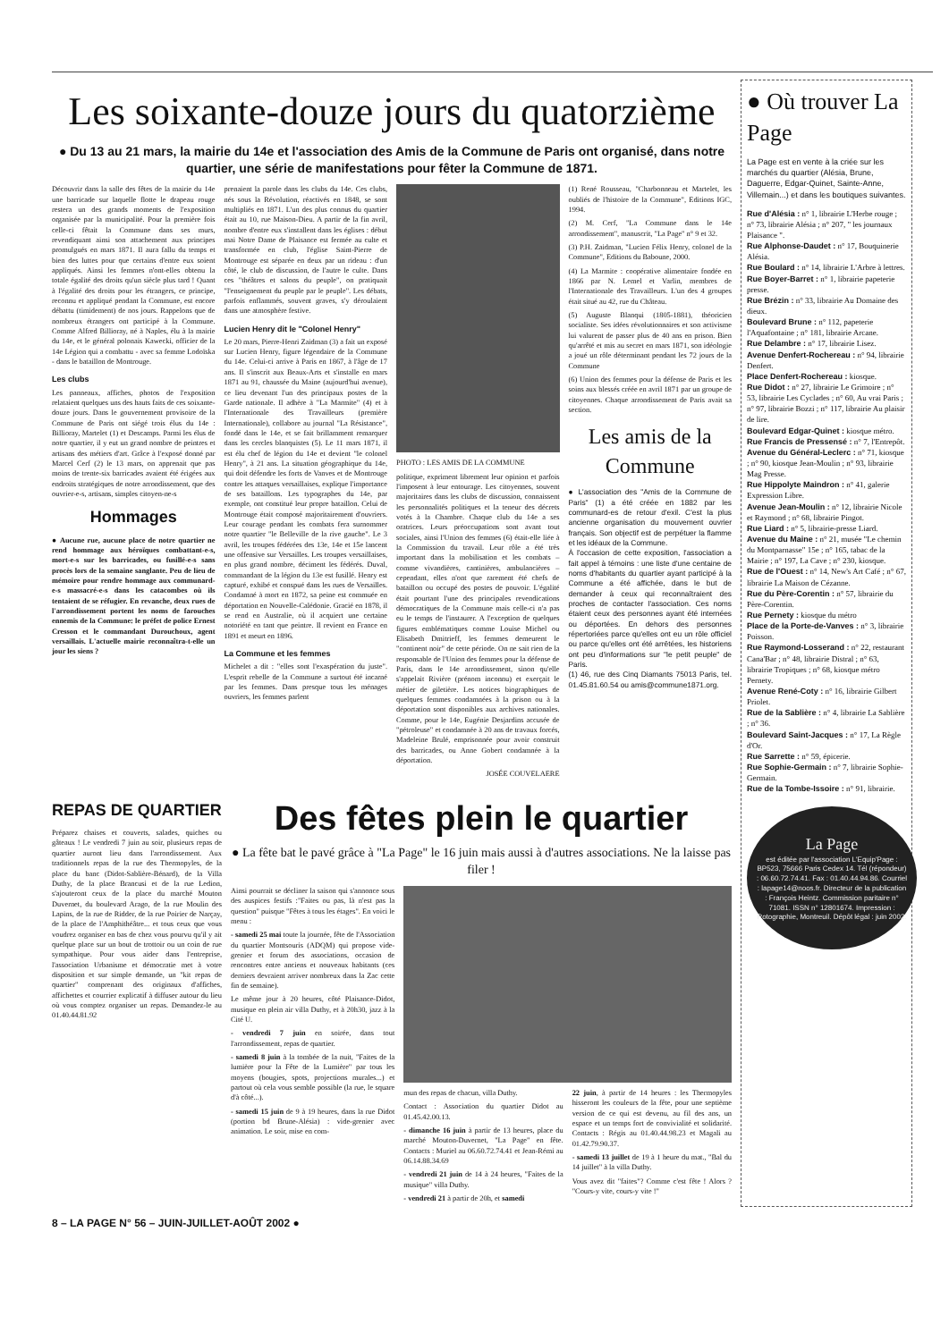Les soixante-douze jours du quatorzième
● Du 13 au 21 mars, la mairie du 14e et l'association des Amis de la Commune de Paris ont organisé, dans notre quartier, une série de manifestations pour fêter la Commune de 1871.
Découvrir dans la salle des fêtes de la mairie du 14e une barricade sur laquelle flotte le drapeau rouge restera un des grands moments de l'exposition organisée par la municipalité. Pour la première fois celle-ci fêtait la Commune dans ses murs, revendiquant ainsi son attachement aux principes promulgués en mars 1871. Il aura fallu du temps et bien des luttes pour que certains d'entre eux soient appliqués. Ainsi les femmes n'ont-elles obtenu la totale égalité des droits qu'un siècle plus tard ! Quant à l'égalité des droits pour les étrangers, ce principe, reconnu et appliqué pendant la Commune, est encore débattu (timidement) de nos jours. Rappelons que de nombreux étrangers ont participé à la Commune. Comme Alfred Billioray, né à Naples, élu à la mairie du 14e, et le général polonais Kawecki, officier de la 14e Légion qui a combattu - avec sa femme Lodoïska - dans le bataillon de Montrouge.
Les clubs
Les panneaux, affiches, photos de l'exposition relataient quelques uns des hauts faits de ces soixante-douze jours. Dans le gouvernement provisoire de la Commune de Paris ont siégé trois élus du 14e : Billioray, Martelet (1) et Descamps. Parmi les élus de notre quartier, il y eut un grand nombre de peintres et artisans des métiers d'art. Grâce à l'exposé donné par Marcel Cerf (2) le 13 mars, on apprenait que pas moins de trente-six barricades avaient été érigées aux endroits stratégiques de notre arrondissement, que des ouvrier-e-s, artisans, simples citoyen-ne-s
Hommages
● Aucune rue, aucune place de notre quartier ne rend hommage aux héroïques combattant-e-s, mort-e-s sur les barricades, ou fusillé-e-s sans procès lors de la semaine sanglante. Peu de lieu de mémoire pour rendre hommage aux communard-e-s massacré-e-s dans les catacombes où ils tentaient de se réfugier. En revanche, deux rues de l'arrondissement portent les noms de farouches ennemis de la Commune: le préfet de police Ernest Cresson et le commandant Durouchoux, agent versaillais. L'actuelle mairie reconnaîtra-t-elle un jour les siens ?
prenaient la parole dans les clubs du 14e. Ces clubs, nés sous la Révolution, réactivés en 1848, se sont multipliés en 1871. L'un des plus connus du quartier était au 10, rue Maison-Dieu. A partir de la fin avril, nombre d'entre eux s'installent dans les églises : début mai Notre Dame de Plaisance est fermée au culte et transformée en club, l'église Saint-Pierre de Montrouge est séparée en deux par un rideau : d'un côté, le club de discussion, de l'autre le culte. Dans ces "théâtres et salons du peuple", on pratiquait "l'enseignement du peuple par le peuple". Les débats, parfois enflammés, souvent graves, s'y déroulaient dans une atmosphère festive.
Lucien Henry dit le "Colonel Henry"
Le 20 mars, Pierre-Henri Zaidman (3) a fait un exposé sur Lucien Henry, figure légendaire de la Commune du 14e. Celui-ci arrive à Paris en 1867, à l'âge de 17 ans. Il s'inscrit aux Beaux-Arts et s'installe en mars 1871 au 91, chaussée du Maine (aujourd'hui avenue), ce lieu devenant l'un des principaux postes de la Garde nationale. Il adhère à "La Marmite" (4) et à l'Internationale des Travailleurs (première Internationale), collabore au journal "La Résistance", fondé dans le 14e, et se fait brillamment remarquer dans les cercles blanquistes (5). Le 11 mars 1871, il est élu chef de légion du 14e et devient "le colonel Henry", à 21 ans. La situation géographique du 14e, qui doit défendre les forts de Vanves et de Montrouge contre les attaques versaillaises, explique l'importance de ses bataillons. Les typographes du 14e, par exemple, ont constitué leur propre bataillon. Celui de Montrouge était composé majoritairement d'ouvriers. Leur courage pendant les combats fera surnommer notre quartier "le Belleville de la rive gauche". Le 3 avril, les troupes fédérées des 13e, 14e et 15e lancent une offensive sur Versailles. Les troupes versaillaises, en plus grand nombre, déciment les fédérés. Duval, commandant de la légion du 13e est fusillé. Henry est capturé, exhibé et conspué dans les rues de Versailles. Condamné à mort en 1872, sa peine est commuée en déportation en Nouvelle-Calédonie. Gracié en 1878, il se rend en Australie, où il acquiert une certaine notoriété en tant que peintre. Il revient en France en 1891 et meurt en 1896.
La Commune et les femmes
Michelet a dit : "elles sont l'exaspération du juste". L'esprit rebelle de la Commune a surtout été incarné par les femmes. Dans presque tous les ménages ouvriers, les femmes parlent
PHOTO : LES AMIS DE LA COMMUNE
politique, expriment librement leur opinion et parfois l'imposent à leur entourage. Les citoyennes, souvent majoritaires dans les clubs de discussion, connaissent les personnalités politiques et la teneur des décrets votés à la Chambre. Chaque club du 14e a ses oratrices. Leurs préoccupations sont avant tout sociales, ainsi l'Union des femmes (6) était-elle liée à la Commission du travail. Leur rôle a été très important dans la mobilisation et les combats – comme vivandières, cantinières, ambulancières – cependant, elles n'ont que rarement été chefs de bataillon ou occupé des postes de pouvoir. L'égalité était pourtant l'une des principales revendications démocratiques de la Commune mais celle-ci n'a pas eu le temps de l'instaurer. A l'exception de quelques figures emblématiques comme Louise Michel ou Elisabeth Dmitrieff, les femmes demeurent le "continent noir" de cette période. On ne sait rien de la responsable de l'Union des femmes pour la défense de Paris, dans le 14e arrondissement, sinon qu'elle s'appelait Rivière (prénom inconnu) et exerçait le métier de giletière. Les notices biographiques de quelques femmes condamnées à la prison ou à la déportation sont disponibles aux archives nationales. Comme, pour le 14e, Eugénie Desjardins accusée de "pétroleuse" et condamnée à 20 ans de travaux forcés, Madeleine Brulé, emprisonnée pour avoir construit des barricades, ou Anne Gobert condamnée à la déportation.
JOSÉE COUVELAERE
(1) René Rousseau, "Charbonneau et Martelet, les oubliés de l'histoire de la Commune", Editions IGC, 1994.
(2) M. Cerf, "La Commune dans le 14e arrondissement", manuscrit, "La Page" n° 9 et 32.
(3) P.H. Zaidman, "Lucien Félix Henry, colonel de la Commune", Editions du Baboune, 2000.
(4) La Marmite : coopérative alimentaire fondée en 1866 par N. Lemel et Varlin, membres de l'Internationale des Travailleurs. L'un des 4 groupes était situé au 42, rue du Château.
(5) Auguste Blanqui (1805-1881), théoricien socialiste. Ses idées révolutionnaires et son activisme lui valurent de passer plus de 40 ans en prison. Bien qu'arrêté et mis au secret en mars 1871, son idéologie a joué un rôle déterminant pendant les 72 jours de la Commune
(6) Union des femmes pour la défense de Paris et les soins aux blessés créée en avril 1871 par un groupe de citoyennes. Chaque arrondissement de Paris avait sa section.
Les amis de la Commune
● L'association des "Amis de la Commune de Paris" (1) a été créée en 1882 par les communard-es de retour d'exil. C'est la plus ancienne organisation du mouvement ouvrier français. Son objectif est de perpétuer la flamme et les idéaux de la Commune.
À l'occasion de cette exposition, l'association a fait appel à témoins : une liste d'une centaine de noms d'habitants du quartier ayant participé à la Commune a été affichée, dans le but de demander à ceux qui reconnaîtraient des proches de contacter l'association. Ces noms étaient ceux des personnes ayant été internées ou déportées. En dehors des personnes répertoriées parce qu'elles ont eu un rôle officiel ou parce qu'elles ont été arrêtées, les historiens ont peu d'informations sur "le petit peuple" de Paris.
(1) 46, rue des Cinq Diamants 75013 Paris, tel. 01.45.81.60.54 ou amis@commune1871.org.
REPAS DE QUARTIER
Préparez chaises et couverts, salades, quiches ou gâteaux ! Le vendredi 7 juin au soir, plusieurs repas de quartier auront lieu dans l'arrondissement. Aux traditionnels repas de la rue des Thermopyles, de la place du banc (Didot-Sablière-Bénard), de la Villa Duthy, de la place Brancusi et de la rue Ledion, s'ajouteront ceux de la place du marché Mouton Duvernet, du boulevard Arago, de la rue Moulin des Lapins, de la rue de Ridder, de la rue Poirier de Narçay, de la place de l'Amphithéâtre... et tous ceux que vous voudrez organiser en bas de chez vous pourvu qu'il y ait quelque place sur un bout de trottoir ou un coin de rue sympathique. Pour vous aider dans l'entreprise, l'association Urbanisme et démocratie met à votre disposition et sur simple demande, un "kit repas de quartier" comprenant des originaux d'affiches, affichettes et courrier explicatif à diffuser autour du lieu où vous comptez organiser un repas. Demandez-le au 01.40.44.81.92
Des fêtes plein le quartier
● La fête bat le pavé grâce à "La Page" le 16 juin mais aussi à d'autres associations. Ne la laisse pas filer !
Ainsi pourrait se décliner la saison qui s'annonce sous des auspices festifs :"Faites ou pas, là n'est pas la question" puisque "Fêtes à tous les étages". En voici le menu :
- samedi 25 mai toute la journée, fête de l'Association du quartier Montsouris (ADQM) qui propose vide-grenier et forum des associations, occasion de rencontres entre anciens et nouveaux habitants (ces derniers devraient arriver nombreux dans la Zac cette fin de semaine).
Le même jour à 20 heures, côté Plaisance-Didot, musique en plein air villa Duthy, et à 20h30, jazz à la Cité U.
- vendredi 7 juin en soirée, dans tout l'arrondissement, repas de quartier.
- samedi 8 juin à la tombée de la nuit, "Faites de la lumière pour la Fête de la Lumière" par tous les moyens (bougies, spots, projections murales...) et partout où cela vous semble possible (la rue, le square d'à côté...).
- samedi 15 juin de 9 à 19 heures, dans la rue Didot (portion bd Brune-Alésia) : vide-grenier avec animation. Le soir, mise en com-
mun des repas de chacun, villa Duthy.
Contact : Association du quartier Didot au 01.45.42.00.13.
- dimanche 16 juin à partir de 13 heures, place du marché Mouton-Duvernet, "La Page" en fête. Contacts : Muriel au 06.60.72.74.41 et Jean-Rémi au 06.14.88.34.69
- vendredi 21 juin de 14 à 24 heures, "Faites de la musique" villa Duthy.
- vendredi 21 à partir de 20h, et samedi
22 juin, à partir de 14 heures : les Thermopyles hisseront les couleurs de la fête, pour une septième version de ce qui est devenu, au fil des ans, un espace et un temps fort de convivialité et solidarité. Contacts : Régis au 01.40.44.98.23 et Magali au 01.42.79.90.37.
- samedi 13 juillet de 19 à 1 heure du mat., "Bal du 14 juillet" à la villa Duthy.
Vous avez dit "faites"? Comme c'est fête ! Alors ? "Cours-y vite, cours-y vite !"
● Où trouver La Page
La Page est en vente à la criée sur les marchés du quartier (Alésia, Brune, Daguerre, Edgar-Quinet, Sainte-Anne, Villemain...) et dans les boutiques suivantes.
Rue d'Alésia :
n° 1, librairie L'Herbe rouge ; n° 73, librairie Alésia ; n° 207, " les journaux Plaisance ".
Rue Alphonse-Daudet :
n° 17, Bouquinerie Alésia.
Rue Boulard :
n° 14, librairie L'Arbre à lettres.
Rue Boyer-Barret :
n° 1, librairie papeterie presse.
Rue Brézin :
n° 33, librairie Au Domaine des dieux.
Boulevard Brune :
n° 112, papeterie l'Aquafontaine ; n° 181, librairie Arcane.
Rue Delambre :
n° 17, librairie Lisez.
Avenue Denfert-Rochereau :
n° 94, librairie Denfert.
Place Denfert-Rochereau :
kiosque.
Rue Didot :
n° 27, librairie Le Grimoire ; n° 53, librairie Les Cyclades ; n° 60, Au vrai Paris ; n° 97, librairie Bozzi ; n° 117, librairie Au plaisir de lire.
Boulevard Edgar-Quinet :
kiosque métro.
Rue Francis de Pressensé :
n° 7, l'Entrepôt.
Avenue du Général-Leclerc :
n° 71, kiosque ; n° 90, kiosque Jean-Moulin ; n° 93, librairie Mag Presse.
Rue Hippolyte Maindron :
n° 41, galerie Expression Libre.
Avenue Jean-Moulin :
n° 12, librairie Nicole et Raymond ; n° 68, librairie Pingot.
Rue Liard :
n° 5, librairie-presse Liard.
Avenue du Maine :
n° 21, musée "Le chemin du Montparnasse" 15e ; n° 165, tabac de la Mairie ; n° 197, La Cave ; n° 230, kiosque.
Rue de l'Ouest :
n° 14, New's Art Café ; n° 67, librairie La Maison de Cézanne.
Rue du Père-Corentin :
n° 57, librairie du Père-Corentin.
Rue Pernety :
kiosque du métro
Place de la Porte-de-Vanves :
n° 3, librairie Poisson.
Rue Raymond-Losserand :
n° 22, restaurant Cana'Bar ; n° 48, librairie Distral ; n° 63, librairie Tropiques ; n° 68, kiosque métro Pernety.
Avenue René-Coty :
n° 16, librairie Gilbert Priolet.
Rue de la Sablière :
n° 4, librairie La Sablière ; n° 36.
Boulevard Saint-Jacques :
n° 17, La Règle d'Or.
Rue Sarrette :
n° 59, épicerie.
Rue Sophie-Germain :
n° 7, librairie Sophie-Germain.
Rue de la Tombe-Issoire :
n° 91, librairie.
La Page
est éditée par l'association L'Equip'Page : BP523, 75666 Paris Cedex 14. Tél (répondeur) : 06.60.72.74.41. Fax : 01.40.44.94.86. Courriel : lapage14@noos.fr. Directeur de la publication : François Heintz. Commission paritaire n° 71081. ISSN n° 12801674. Impression : Rotographie, Montreuil. Dépôt légal : juin 2002.
8 – LA PAGE N° 56 – JUIN-JUILLET-AOÛT 2002 ●